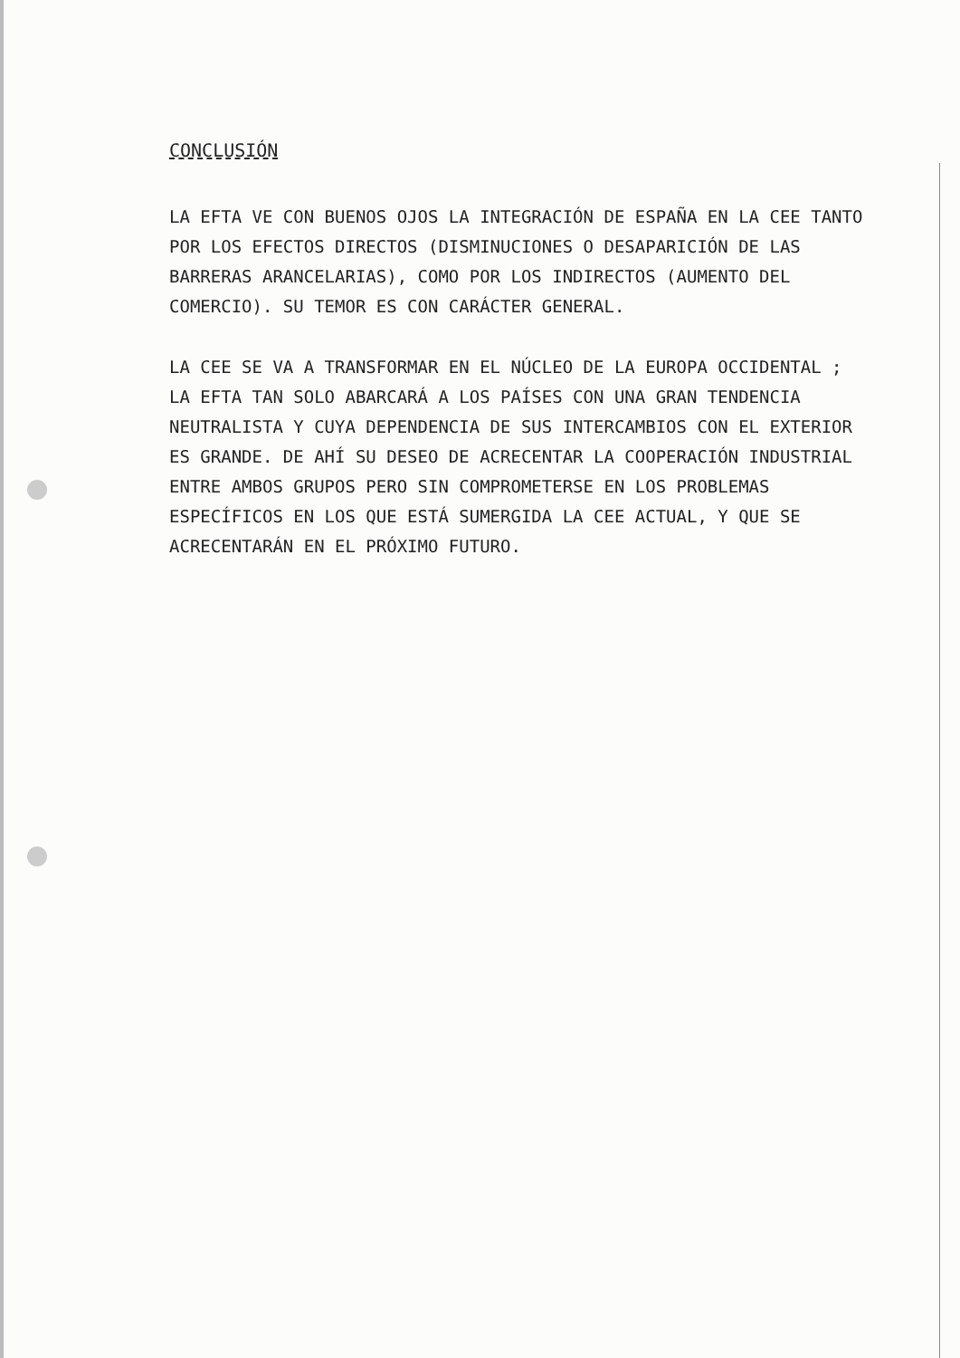CONCLUSIÓN
LA EFTA VE CON BUENOS OJOS LA INTEGRACIÓN DE ESPAÑA EN LA CEE TANTO POR LOS EFECTOS DIRECTOS (DISMINUCIONES O DESAPARICIÓN DE LAS BARRERAS ARANCELARIAS), COMO POR LOS INDIRECTOS (AUMENTO DEL COMERCIO). SU TEMOR ES CON CARÁCTER GENERAL.
LA CEE SE VA A TRANSFORMAR EN EL NÚCLEO DE LA EUROPA OCCIDENTAL ; LA EFTA TAN SOLO ABARCARÁ A LOS PAÍSES CON UNA GRAN TENDENCIA NEUTRALISTA Y CUYA DEPENDENCIA DE SUS INTERCAMBIOS CON EL EXTERIOR ES GRANDE. DE AHÍ SU DESEO DE ACRECENTAR LA COOPERACIÓN INDUSTRIAL ENTRE AMBOS GRUPOS PERO SIN COMPROMETERSE EN LOS PROBLEMAS ESPECÍFICOS EN LOS QUE ESTÁ SUMERGIDA LA CEE ACTUAL, Y QUE SE ACRECENTARÁN EN EL PRÓXIMO FUTURO.